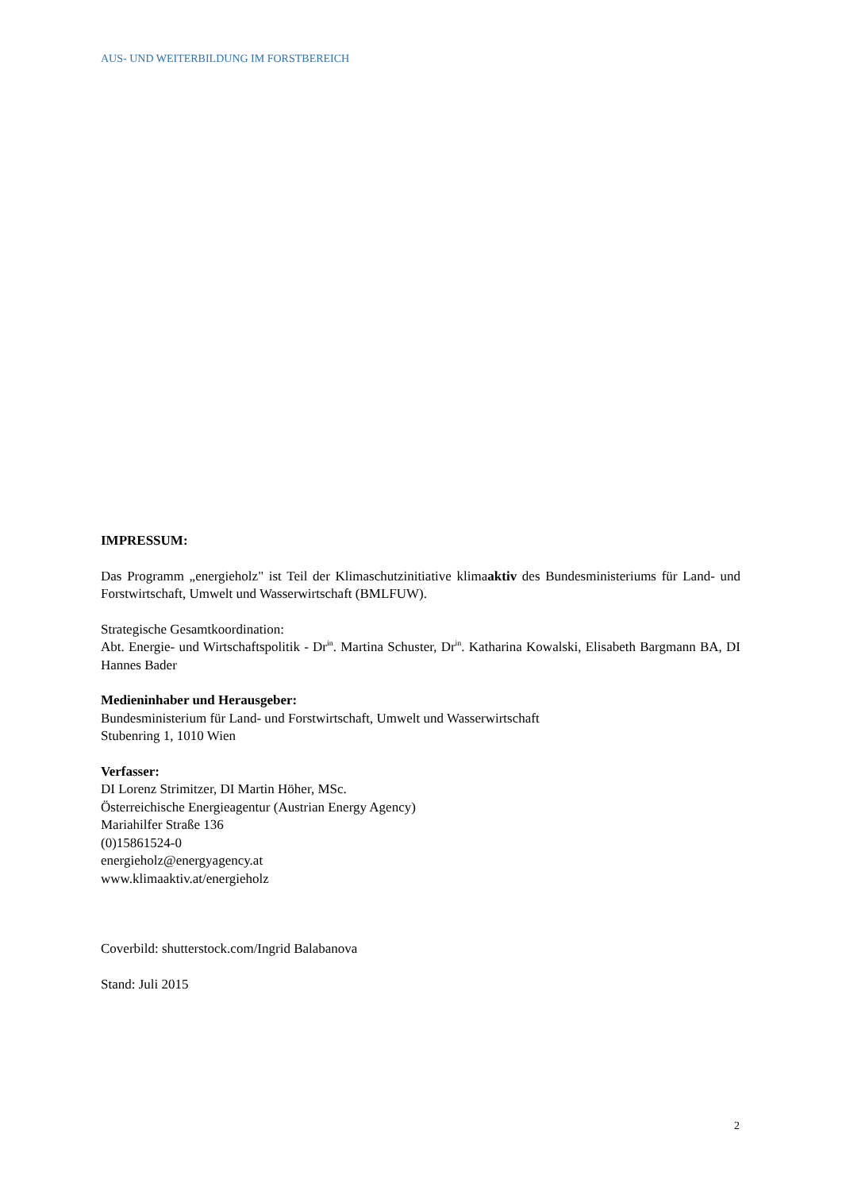AUS- UND WEITERBILDUNG IM FORSTBEREICH
IMPRESSUM:
Das Programm „energieholz" ist Teil der Klimaschutzinitiative klimaaktiv des Bundesministeriums für Land- und Forstwirtschaft, Umwelt und Wasserwirtschaft (BMLFUW).
Strategische Gesamtkoordination:
Abt. Energie- und Wirtschaftspolitik - Dr<sup>in</sup>. Martina Schuster, Dr<sup>in</sup>. Katharina Kowalski, Elisabeth Bargmann BA, DI Hannes Bader
Medieninhaber und Herausgeber:
Bundesministerium für Land- und Forstwirtschaft, Umwelt und Wasserwirtschaft
Stubenring 1, 1010 Wien
Verfasser:
DI Lorenz Strimitzer, DI Martin Höher, MSc.
Österreichische Energieagentur (Austrian Energy Agency)
Mariahilfer Straße 136
(0)15861524-0
energieholz@energyagency.at
www.klimaaktiv.at/energieholz
Coverbild: shutterstock.com/Ingrid Balabanova
Stand: Juli 2015
2